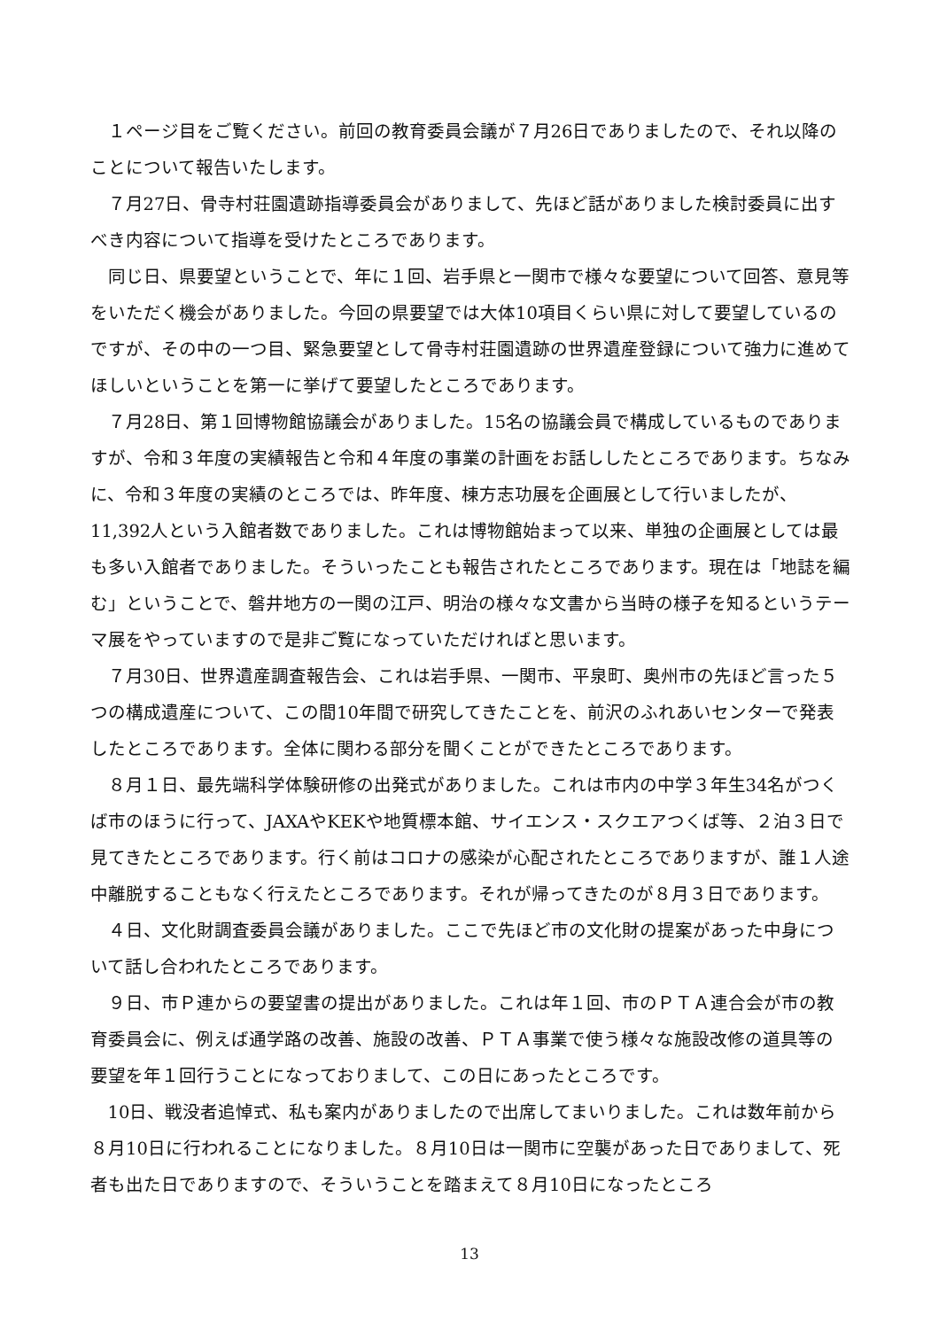１ページ目をご覧ください。前回の教育委員会議が７月26日でありましたので、それ以降のことについて報告いたします。
７月27日、骨寺村荘園遺跡指導委員会がありまして、先ほど話がありました検討委員に出すべき内容について指導を受けたところであります。
同じ日、県要望ということで、年に１回、岩手県と一関市で様々な要望について回答、意見等をいただく機会がありました。今回の県要望では大体10項目くらい県に対して要望しているのですが、その中の一つ目、緊急要望として骨寺村荘園遺跡の世界遺産登録について強力に進めてほしいということを第一に挙げて要望したところであります。
７月28日、第１回博物館協議会がありました。15名の協議会員で構成しているものでありますが、令和３年度の実績報告と令和４年度の事業の計画をお話ししたところであります。ちなみに、令和３年度の実績のところでは、昨年度、棟方志功展を企画展として行いましたが、11,392人という入館者数でありました。これは博物館始まって以来、単独の企画展としては最も多い入館者でありました。そういったことも報告されたところであります。現在は「地誌を編む」ということで、磐井地方の一関の江戸、明治の様々な文書から当時の様子を知るというテーマ展をやっていますので是非ご覧になっていただければと思います。
７月30日、世界遺産調査報告会、これは岩手県、一関市、平泉町、奥州市の先ほど言った５つの構成遺産について、この間10年間で研究してきたことを、前沢のふれあいセンターで発表したところであります。全体に関わる部分を聞くことができたところであります。
８月１日、最先端科学体験研修の出発式がありました。これは市内の中学３年生34名がつくば市のほうに行って、JAXAやKEKや地質標本館、サイエンス・スクエアつくば等、２泊３日で見てきたところであります。行く前はコロナの感染が心配されたところでありますが、誰１人途中離脱することもなく行えたところであります。それが帰ってきたのが８月３日であります。
４日、文化財調査委員会議がありました。ここで先ほど市の文化財の提案があった中身について話し合われたところであります。
９日、市Ｐ連からの要望書の提出がありました。これは年１回、市のＰＴＡ連合会が市の教育委員会に、例えば通学路の改善、施設の改善、ＰＴＡ事業で使う様々な施設改修の道具等の要望を年１回行うことになっておりまして、この日にあったところです。
10日、戦没者追悼式、私も案内がありましたので出席してまいりました。これは数年前から８月10日に行われることになりました。８月10日は一関市に空襲があった日でありまして、死者も出た日でありますので、そういうことを踏まえて８月10日になったところ
13